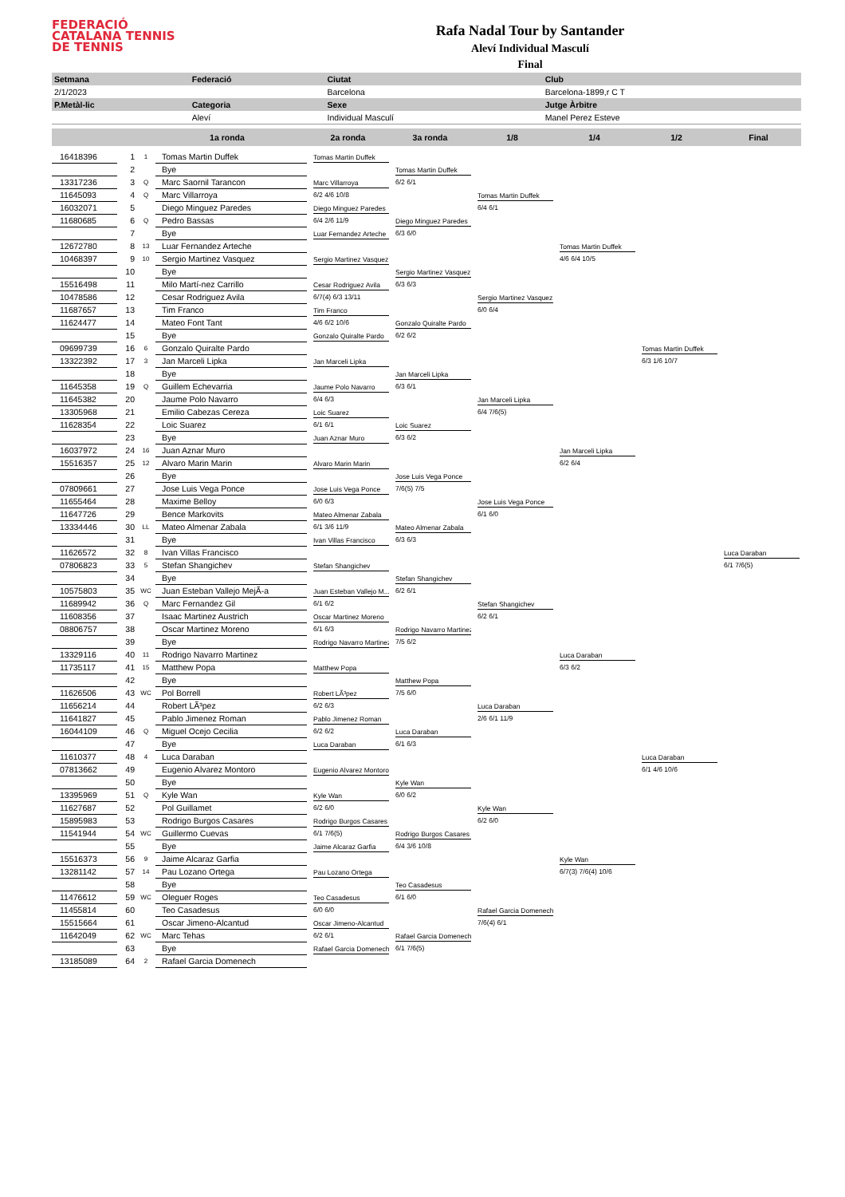FEDERACIÓ
CATALANA TENNIS
DE TENNIS
Rafa Nadal Tour by Santander
Aleví Individual Masculí
Final
| Setmana | Federació | Ciutat | Club |
| --- | --- | --- | --- |
| 2/1/2023 | | Barcelona | Barcelona-1899,r C T |
| P.Metàl-lic | Categoria | Sexe | Jutge Àrbitre |
| | Aleví | Individual Masculí | Manel Perez Esteve |
1a ronda 2a ronda 3a ronda 1/8 1/4 1/2 Final
| 16418396 | 1 | 1 | Tomas Martin Duffek |
| | 2 | | Bye |
| 13317236 | 3 | Q | Marc Saornil Tarancon |
| 11645093 | 4 | Q | Marc Villarroya |
| 16032071 | 5 | | Diego Minguez Paredes |
| 11680685 | 6 | Q | Pedro Bassas |
| | 7 | | Bye |
| 12672780 | 8 | 13 | Luar Fernandez Arteche |
| 10468397 | 9 | 10 | Sergio Martinez Vasquez |
| | 10 | | Bye |
| 15516498 | 11 | | Milo Martí-nez Carrillo |
| 10478586 | 12 | | Cesar Rodriguez Avila |
| 11687657 | 13 | | Tim Franco |
| 11624477 | 14 | | Mateo Font Tant |
| | 15 | | Bye |
| 09699739 | 16 | 6 | Gonzalo Quiralte Pardo |
| 13322392 | 17 | 3 | Jan Marceli Lipka |
| | 18 | | Bye |
| 11645358 | 19 | Q | Guillem Echevarria |
| 11645382 | 20 | | Jaume Polo Navarro |
| 13305968 | 21 | | Emilio Cabezas Cereza |
| 11628354 | 22 | | Loic Suarez |
| | 23 | | Bye |
| 16037972 | 24 | 16 | Juan Aznar Muro |
| 15516357 | 25 | 12 | Alvaro Marin Marin |
| | 26 | | Bye |
| 07809661 | 27 | | Jose Luis Vega Ponce |
| 11655464 | 28 | | Maxime Belloy |
| 11647726 | 29 | | Bence Markovits |
| 13334446 | 30 | LL | Mateo Almenar Zabala |
| | 31 | | Bye |
| 11626572 | 32 | 8 | Ivan Villas Francisco |
| 07806823 | 33 | 5 | Stefan Shangichev |
| | 34 | | Bye |
| 10575803 | 35 | WC | Juan Esteban Vallejo MejÃ-a |
| 11689942 | 36 | Q | Marc Fernandez Gil |
| 11608356 | 37 | | Isaac Martinez Austrich |
| 08806757 | 38 | | Oscar Martinez Moreno |
| | 39 | | Bye |
| 13329116 | 40 | 11 | Rodrigo Navarro Martinez |
| 11735117 | 41 | 15 | Matthew Popa |
| | 42 | | Bye |
| 11626506 | 43 | WC | Pol Borrell |
| 11656214 | 44 | | Robert LÃ³pez |
| 11641827 | 45 | | Pablo Jimenez Roman |
| 16044109 | 46 | Q | Miguel Ocejo Cecilia |
| | 47 | | Bye |
| 11610377 | 48 | 4 | Luca Daraban |
| 07813662 | 49 | | Eugenio Alvarez Montoro |
| | 50 | | Bye |
| 13395969 | 51 | Q | Kyle Wan |
| 11627687 | 52 | | Pol Guillamet |
| 15895983 | 53 | | Rodrigo Burgos Casares |
| 11541944 | 54 | WC | Guillermo Cuevas |
| | 55 | | Bye |
| 15516373 | 56 | 9 | Jaime Alcaraz Garfia |
| 13281142 | 57 | 14 | Pau Lozano Ortega |
| | 58 | | Bye |
| 11476612 | 59 | WC | Oleguer Roges |
| 11455814 | 60 | | Teo Casadesus |
| 15515664 | 61 | | Oscar Jimeno-Alcantud |
| 11642049 | 62 | WC | Marc Tehas |
| | 63 | | Bye |
| 13185089 | 64 | 2 | Rafael Garcia Domenech |
Tomas Martin Duffek
Marc Villarroya
6/2 4/6 10/8
Diego Minguez Paredes
6/4 2/6 11/9
Luar Fernandez Arteche
Sergio Martinez Vasquez
Cesar Rodriguez Avila
6/7(4) 6/3 13/11
Tim Franco
4/6 6/2 10/6
Gonzalo Quiralte Pardo
Jan Marceli Lipka
Jaume Polo Navarro
6/4 6/3
Loic Suarez
6/1 6/1
Juan Aznar Muro
Alvaro Marin Marin
Jose Luis Vega Ponce
6/0 6/3
Mateo Almenar Zabala
6/1 3/6 11/9
Ivan Villas Francisco
Stefan Shangichev
Juan Esteban Vallejo M...
6/1 6/2
Oscar Martinez Moreno
6/1 6/3
Rodrigo Navarro Martinez
Matthew Popa
Robert LÃ³pez
6/2 6/3
Pablo Jimenez Roman
6/2 6/2
Luca Daraban
Eugenio Alvarez Montoro
Kyle Wan
6/2 6/0
Rodrigo Burgos Casares
6/1 7/6(5)
Jaime Alcaraz Garfia
Pau Lozano Ortega
Teo Casadesus
6/0 6/0
Oscar Jimeno-Alcantud
6/2 6/1
Rafael Garcia Domenech
Tomas Martin Duffek
6/2 6/1
Diego Minguez Paredes
6/3 6/0
Sergio Martinez Vasquez
6/3 6/3
Gonzalo Quiralte Pardo
6/2 6/2
Jan Marceli Lipka
6/3 6/1
Loic Suarez
6/3 6/2
Jose Luis Vega Ponce
7/6(5) 7/5
Mateo Almenar Zabala
6/3 6/3
Stefan Shangichev
6/2 6/1
Rodrigo Navarro Martinez
7/5 6/2
Matthew Popa
7/5 6/0
Luca Daraban
6/1 6/3
Kyle Wan
6/0 6/2
Rodrigo Burgos Casares
6/4 3/6 10/8
Teo Casadesus
6/1 6/0
Rafael Garcia Domenech
6/1 7/6(5)
Tomas Martin Duffek
6/4 6/1
Sergio Martinez Vasquez
6/0 6/4
Jan Marceli Lipka
6/4 7/6(5)
Jose Luis Vega Ponce
6/1 6/0
Stefan Shangichev
6/2 6/1
Luca Daraban
2/6 6/1 11/9
Kyle Wan
6/2 6/0
Rafael Garcia Domenech
7/6(4) 6/1
Tomas Martin Duffek
4/6 6/4 10/5
Jan Marceli Lipka
6/2 6/4
Luca Daraban
6/3 6/2
Kyle Wan
6/7(3) 7/6(4) 10/6
Tomas Martin Duffek
6/3 1/6 10/7
Luca Daraban
6/1 4/6 10/6
Luca Daraban
6/1 7/6(5)